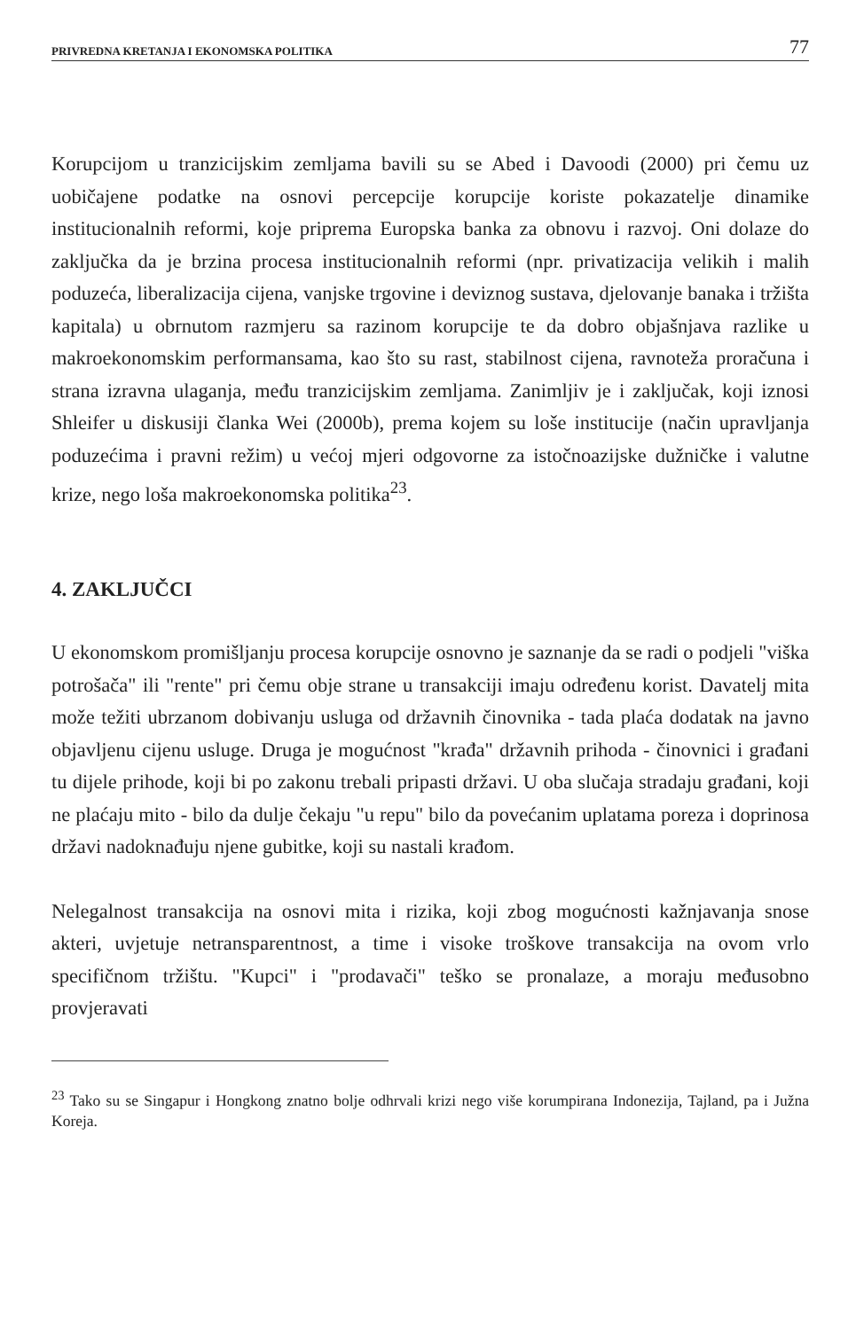PRIVREDNA KRETANJA I EKONOMSKA POLITIKA 77
Korupcijom u tranzicijskim zemljama bavili su se Abed i Davoodi (2000) pri čemu uz uobičajene podatke na osnovi percepcije korupcije koriste pokazatelje dinamike institucionalnih reformi, koje priprema Europska banka za obnovu i razvoj. Oni dolaze do zaključka da je brzina procesa institucionalnih reformi (npr. privatizacija velikih i malih poduzeća, liberalizacija cijena, vanjske trgovine i deviznog sustava, djelovanje banaka i tržišta kapitala) u obrnutom razmjeru sa razinom korupcije te da dobro objašnjava razlike u makroekonomskim performansama, kao što su rast, stabilnost cijena, ravnoteža proračuna i strana izravna ulaganja, među tranzicijskim zemljama. Zanimljiv je i zaključak, koji iznosi Shleifer u diskusiji članka Wei (2000b), prema kojem su loše institucije (način upravljanja poduzećima i pravni režim) u većoj mjeri odgovorne za istočnoazijske dužničke i valutne krize, nego loša makroekonomska politika<sup>23</sup>.
4. ZAKLJUČCI
U ekonomskom promišljanju procesa korupcije osnovno je saznanje da se radi o podjeli "viška potrošača" ili "rente" pri čemu obje strane u transakciji imaju određenu korist. Davatelj mita može težiti ubrzanom dobivanju usluga od državnih činovnika - tada plaća dodatak na javno objavljenu cijenu usluge. Druga je mogućnost "krađa" državnih prihoda - činovnici i građani tu dijele prihode, koji bi po zakonu trebali pripasti državi. U oba slučaja stradaju građani, koji ne plaćaju mito - bilo da dulje čekaju "u repu" bilo da povećanim uplatama poreza i doprinosa državi nadoknađuju njene gubitke, koji su nastali krađom.
Nelegalnost transakcija na osnovi mita i rizika, koji zbog mogućnosti kažnjavanja snose akteri, uvjetuje netransparentnost, a time i visoke troškove transakcija na ovom vrlo specifičnom tržištu. "Kupci" i "prodavači" teško se pronalaze, a moraju međusobno provjeravati
<sup>23</sup> Tako su se Singapur i Hongkong znatno bolje odhrvali krizi nego više korumpirana Indonezija, Tajland, pa i Južna Koreja.